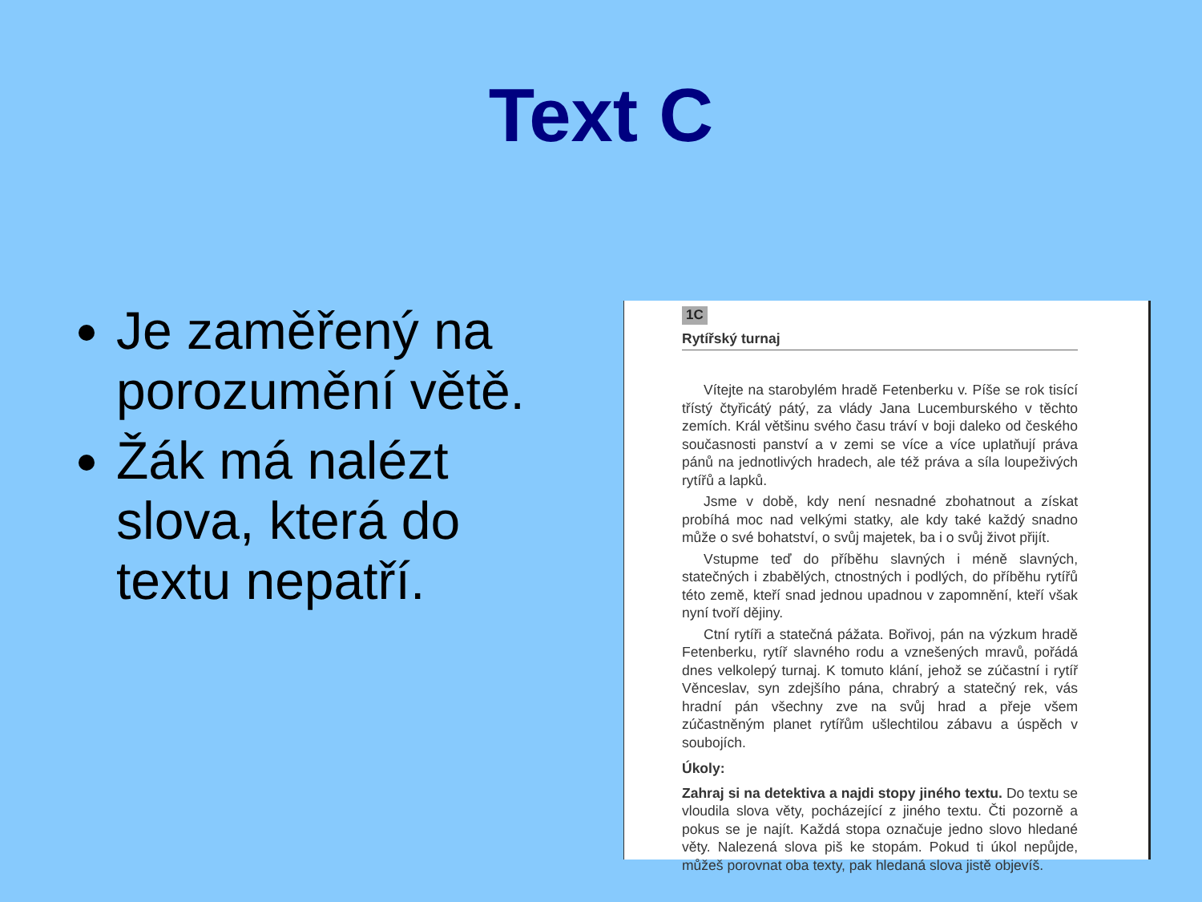Text C
Je zaměřený na porozumění větě.
Žák má nalézt slova, která do textu nepatří.
1C
Rytířský turnaj
Vítejte na starobylém hradě Fetenberku v. Píše se rok tisící třístý čtyřicátý pátý, za vlády Jana Lucemburského v těchto zemích. Král většinu svého času tráví v boji daleko od českého současnosti panství a v zemi se více a více uplatňují práva pánů na jednotlivých hradech, ale též práva a síla loupeživých rytířů a lapků.
Jsme v době, kdy není nesnadné zbohatnout a získat probíhá moc nad velkými statky, ale kdy také každý snadno může o své bohatství, o svůj majetek, ba i o svůj život přijít.
Vstupme teď do příběhu slavných i méně slavných, statečných i zbabělých, ctnostných i podlých, do příběhu rytířů této země, kteří snad jednou upadnou v zapomnění, kteří však nyní tvoří dějiny.
Ctní rytíři a statečná pážata. Bořivoj, pán na výzkum hradě Fetenberku, rytíř slavného rodu a vznešených mravů, pořádá dnes velkolepý turnaj. K tomuto klání, jehož se zúčastní i rytíř Věnceslav, syn zdejšího pána, chrabrý a statečný rek, vás hradní pán všechny zve na svůj hrad a přeje všem zúčastněným planet rytířům ušlechtilou zábavu a úspěch v soubojích.
Úkoly:
Zahraj si na detektiva a najdi stopy jiného textu. Do textu se vloudila slova věty, pocházející z jiného textu. Čti pozorně a pokus se je najít. Každá stopa označuje jedno slovo hledané věty. Nalezená slova piš ke stopám. Pokud ti úkol nepůjde, můžeš porovnat oba texty, pak hledaná slova jistě objevíš.